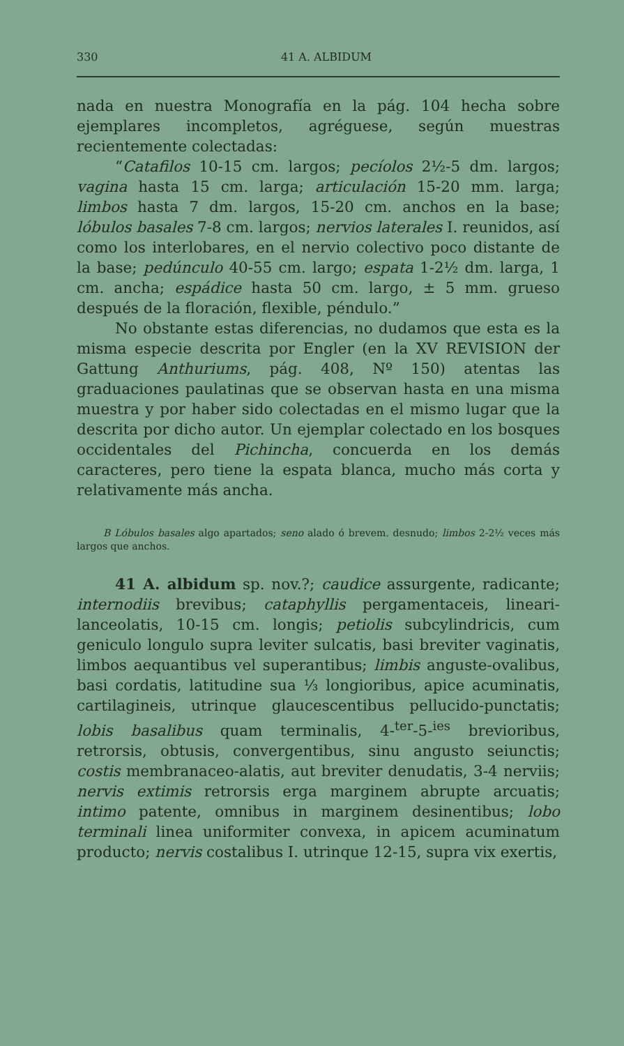330 41 A. ALBIDUM
nada en nuestra Monografía en la pág. 104 hecha sobre ejemplares incompletos, agréguese, según muestras recientemente colectadas:
“Catafilos 10-15 cm. largos; pecíolos 2½-5 dm. largos; vagina hasta 15 cm. larga; articulación 15-20 mm. larga; limbos hasta 7 dm. largos, 15-20 cm. anchos en la base; lóbulos basales 7-8 cm. largos; nervios laterales I. reunidos, así como los interlobares, en el nervio colectivo poco distante de la base; pedúnculo 40-55 cm. largo; espata 1-2½ dm. larga, 1 cm. ancha; espádice hasta 50 cm. largo, ± 5 mm. grueso después de la floración, flexible, péndulo.”
No obstante estas diferencias, no dudamos que esta es la misma especie descrita por Engler (en la XV REVISION der Gattung Anthuriums, pág. 408, Nº 150) atentas las graduaciones paulatinas que se observan hasta en una misma muestra y por haber sido colectadas en el mismo lugar que la descrita por dicho autor. Un ejemplar colectado en los bosques occidentales del Pichincha, concuerda en los demás caracteres, pero tiene la espata blanca, mucho más corta y relativamente más ancha.
B Lóbulos basales algo apartados; seno alado ó brevem. desnudo; limbos 2-2½ veces más largos que anchos.
41 A. albidum sp. nov.?; caudice assurgente, radicante; internodiis brevibus; cataphyllis pergamentaceis, lineari-lanceolatis, 10-15 cm. longis; petiolis subcylindricis, cum geniculo longulo supra leviter sulcatis, basi breviter vaginatis, limbos aequantibus vel superantibus; limbis anguste-ovalibus, basi cordatis, latitudine sua ⅓ longioribus, apice acuminatis, cartilagineis, utrinque glaucescentibus pellucido-punctatis; lobis basalibus quam terminalis, 4-<sup>ter</sup>-5-<sup>ies</sup> brevioribus, retrorsis, obtusis, convergentibus, sinu angusto seiunctis; costis membranaceo-alatis, aut breviter denudatis, 3-4 nerviis; nervis extimis retrorsis erga marginem abrupte arcuatis; intimo patente, omnibus in marginem desinentibus; lobo terminali linea uniformiter convexa, in apicem acuminatum producto; nervis costalibus I. utrinque 12-15, supra vix exertis,